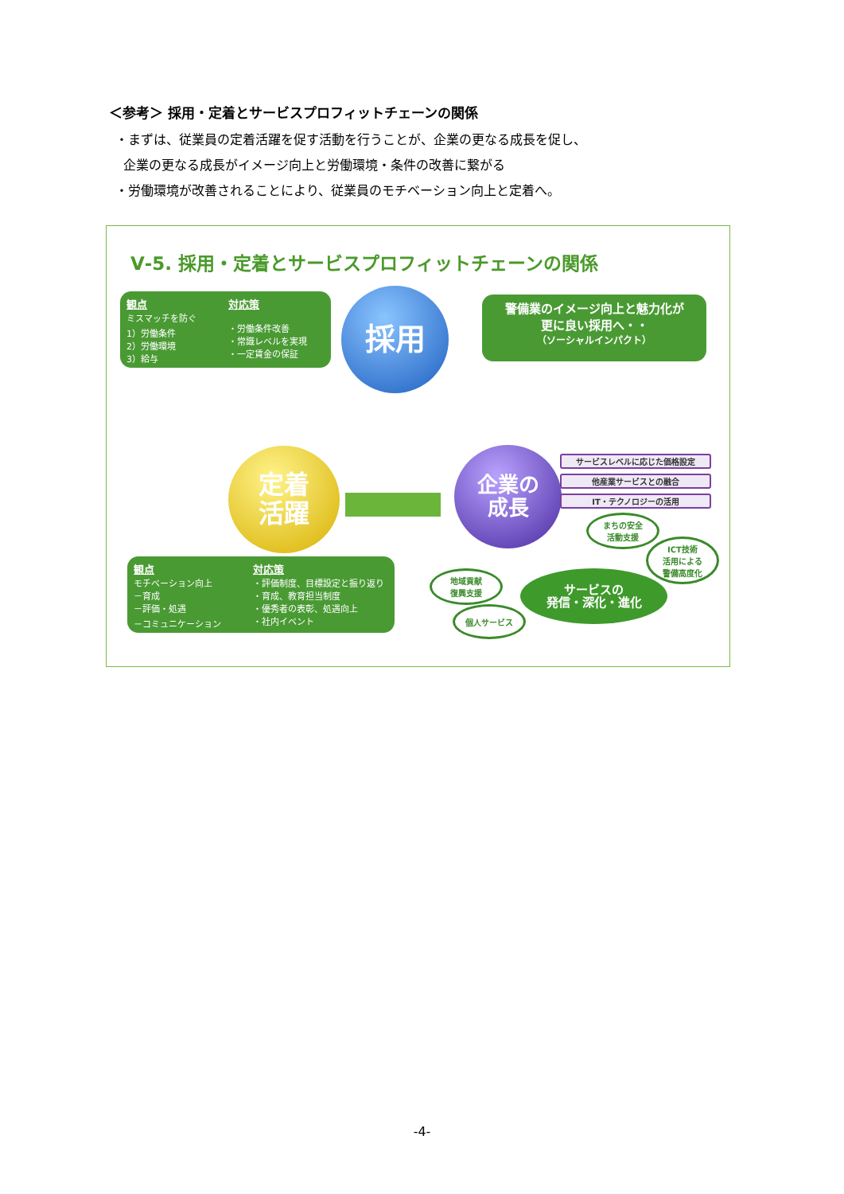＜参考＞ 採用・定着とサービスプロフィットチェーンの関係
・まずは、従業員の定着活躍を促す活動を行うことが、企業の更なる成長を促し、
企業の更なる成長がイメージ向上と労働環境・条件の改善に繋がる
・労働環境が改善されることにより、従業員のモチベーション向上と定着へ。
Ⅴ-5. 採用・定着とサービスプロフィットチェーンの関係
観点
ミスマッチを防ぐ
1）労働条件
2）労働環境
3）給与
対応策
・労働条件改善
・常識レベルを実現
・一定賃金の保証
採用
警備業のイメージ向上と魅力化が
更に良い採用へ・・
（ソーシャルインパクト）
定着
活躍
企業の
成長
サービスレベルに応じた価格設定
他産業サービスとの融合
IT・テクノロジーの活用
観点
モチベーション向上
－育成
－評価・処遇
－コミュニケーション
対応策
・評価制度、目標設定と振り返り
・育成、教育担当制度
・優秀者の表彰、処遇向上
・社内イベント
まちの安全
活動支援
ICT技術
活用による
警備高度化
地域貢献
復興支援
サービスの
発信・深化・進化
個人サービス
-4-